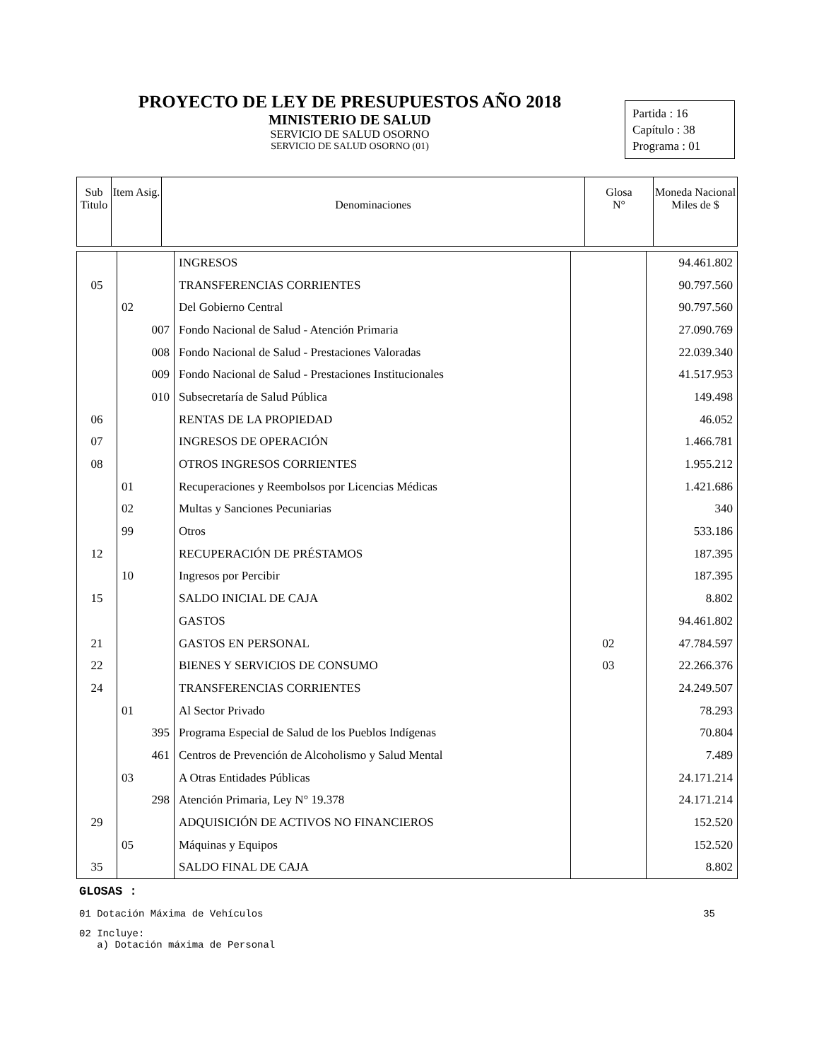PROYECTO DE LEY DE PRESUPUESTOS AÑO 2018
MINISTERIO DE SALUD
SERVICIO DE SALUD OSORNO
SERVICIO DE SALUD OSORNO (01)
Partida : 16
Capítulo : 38
Programa : 01
| Sub Titulo | Item Asig. | Denominaciones | Glosa N° | Moneda Nacional Miles de $ |
| | | INGRESOS | | 94.461.802 |
| 05 | | TRANSFERENCIAS CORRIENTES | | 90.797.560 |
| | 02 | Del Gobierno Central | | 90.797.560 |
| | 007 | Fondo Nacional de Salud - Atención Primaria | | 27.090.769 |
| | 008 | Fondo Nacional de Salud - Prestaciones Valoradas | | 22.039.340 |
| | 009 | Fondo Nacional de Salud - Prestaciones Institucionales | | 41.517.953 |
| | 010 | Subsecretaría de Salud Pública | | 149.498 |
| 06 | | RENTAS DE LA PROPIEDAD | | 46.052 |
| 07 | | INGRESOS DE OPERACIÓN | | 1.466.781 |
| 08 | | OTROS INGRESOS CORRIENTES | | 1.955.212 |
| | 01 | Recuperaciones y Reembolsos por Licencias Médicas | | 1.421.686 |
| | 02 | Multas y Sanciones Pecuniarias | | 340 |
| | 99 | Otros | | 533.186 |
| 12 | | RECUPERACIÓN DE PRÉSTAMOS | | 187.395 |
| | 10 | Ingresos por Percibir | | 187.395 |
| 15 | | SALDO INICIAL DE CAJA | | 8.802 |
| | | GASTOS | | 94.461.802 |
| 21 | | GASTOS EN PERSONAL | 02 | 47.784.597 |
| 22 | | BIENES Y SERVICIOS DE CONSUMO | 03 | 22.266.376 |
| 24 | | TRANSFERENCIAS CORRIENTES | | 24.249.507 |
| | 01 | Al Sector Privado | | 78.293 |
| | 395 | Programa Especial de Salud de los Pueblos Indígenas | | 70.804 |
| | 461 | Centros de Prevención de Alcoholismo y Salud Mental | | 7.489 |
| | 03 | A Otras Entidades Públicas | | 24.171.214 |
| | 298 | Atención Primaria, Ley N° 19.378 | | 24.171.214 |
| 29 | | ADQUISICIÓN DE ACTIVOS NO FINANCIEROS | | 152.520 |
| | 05 | Máquinas y Equipos | | 152.520 |
| 35 | | SALDO FINAL DE CAJA | | 8.802 |
GLOSAS :
01 Dotación Máxima de Vehículos 35
02 Incluye:
a) Dotación máxima de Personal